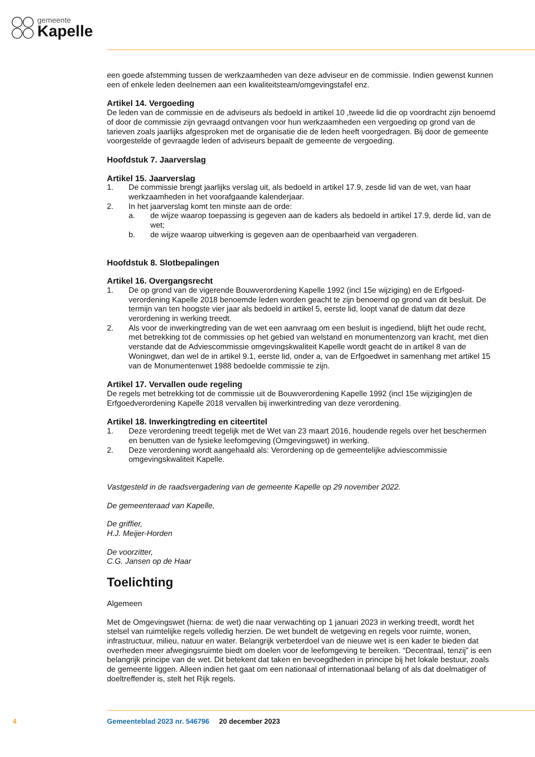gemeente
Kapelle
een goede afstemming tussen de werkzaamheden van deze adviseur en de commissie. Indien gewenst kunnen een of enkele leden deelnemen aan een kwaliteitsteam/omgevingstafel enz.
Artikel 14. Vergoeding
De leden van de commissie en de adviseurs als bedoeld in artikel 10 ,tweede lid die op voordracht zijn benoemd of door de commissie zijn gevraagd ontvangen voor hun werkzaamheden een vergoeding op grond van de tarieven zoals jaarlijks afgesproken met de organisatie die de leden heeft voorgedragen. Bij door de gemeente voorgestelde of gevraagde leden of adviseurs bepaalt de gemeente de vergoeding.
Hoofdstuk 7. Jaarverslag
Artikel 15. Jaarverslag
1. De commissie brengt jaarlijks verslag uit, als bedoeld in artikel 17.9, zesde lid van de wet, van haar werkzaamheden in het voorafgaande kalenderjaar.
2. In het jaarverslag komt ten minste aan de orde:
a. de wijze waarop toepassing is gegeven aan de kaders als bedoeld in artikel 17.9, derde lid, van de wet;
b. de wijze waarop uitwerking is gegeven aan de openbaarheid van vergaderen.
Hoofdstuk 8. Slotbepalingen
Artikel 16. Overgangsrecht
1. De op grond van de vigerende Bouwverordening Kapelle 1992 (incl 15e wijziging) en de Erfgoed­verordening Kapelle 2018 benoemde leden worden geacht te zijn benoemd op grond van dit besluit. De termijn van ten hoogste vier jaar als bedoeld in artikel 5, eerste lid, loopt vanaf de datum dat deze verordening in werking treedt.
2. Als voor de inwerkingtreding van de wet een aanvraag om een besluit is ingediend, blijft het oude recht, met betrekking tot de commissies op het gebied van welstand en monumentenzorg van kracht, met dien verstande dat de Adviescommissie omgevingskwaliteit Kapelle wordt geacht de in artikel 8 van de Woningwet, dan wel de in artikel 9.1, eerste lid, onder a, van de Erfgoedwet in samenhang met artikel 15 van de Monumentenwet 1988 bedoelde commissie te zijn.
Artikel 17. Vervallen oude regeling
De regels met betrekking tot de commissie uit de Bouwverordening Kapelle 1992 (incl 15e wijziging)en de Erfgoedverordening Kapelle 2018 vervallen bij inwerkintreding van deze verordening.
Artikel 18. Inwerkingtreding en citeertitel
1. Deze verordening treedt tegelijk met de Wet van 23 maart 2016, houdende regels over het bescher­men en benutten van de fysieke leefomgeving (Omgevingswet) in werking.
2. Deze verordening wordt aangehaald als: Verordening op de gemeentelijke adviescommissie omgevingskwaliteit Kapelle.
Vastgesteld in de raadsvergadering van de gemeente Kapelle op 29 november 2022.
De gemeenteraad van Kapelle,
De griffier,
H.J. Meijer-Horden
De voorzitter,
C.G. Jansen op de Haar
Toelichting
Algemeen
Met de Omgevingswet (hierna: de wet) die naar verwachting op 1 januari 2023 in werking treedt, wordt het stelsel van ruimtelijke regels volledig herzien. De wet bundelt de wetgeving en regels voor ruimte, wonen, infrastructuur, milieu, natuur en water. Belangrijk verbeterdoel van de nieuwe wet is een kader te bieden dat overheden meer afwegingsruimte biedt om doelen voor de leefomgeving te bereiken. “Decentraal, tenzij” is een belangrijk principe van de wet. Dit betekent dat taken en bevoegdheden in principe bij het lokale bestuur, zoals de gemeente liggen. Alleen indien het gaat om een nationaal of internationaal belang of als dat doelmatiger of doeltreffender is, stelt het Rijk regels.
4 Gemeenteblad 2023 nr. 546796 20 december 2023